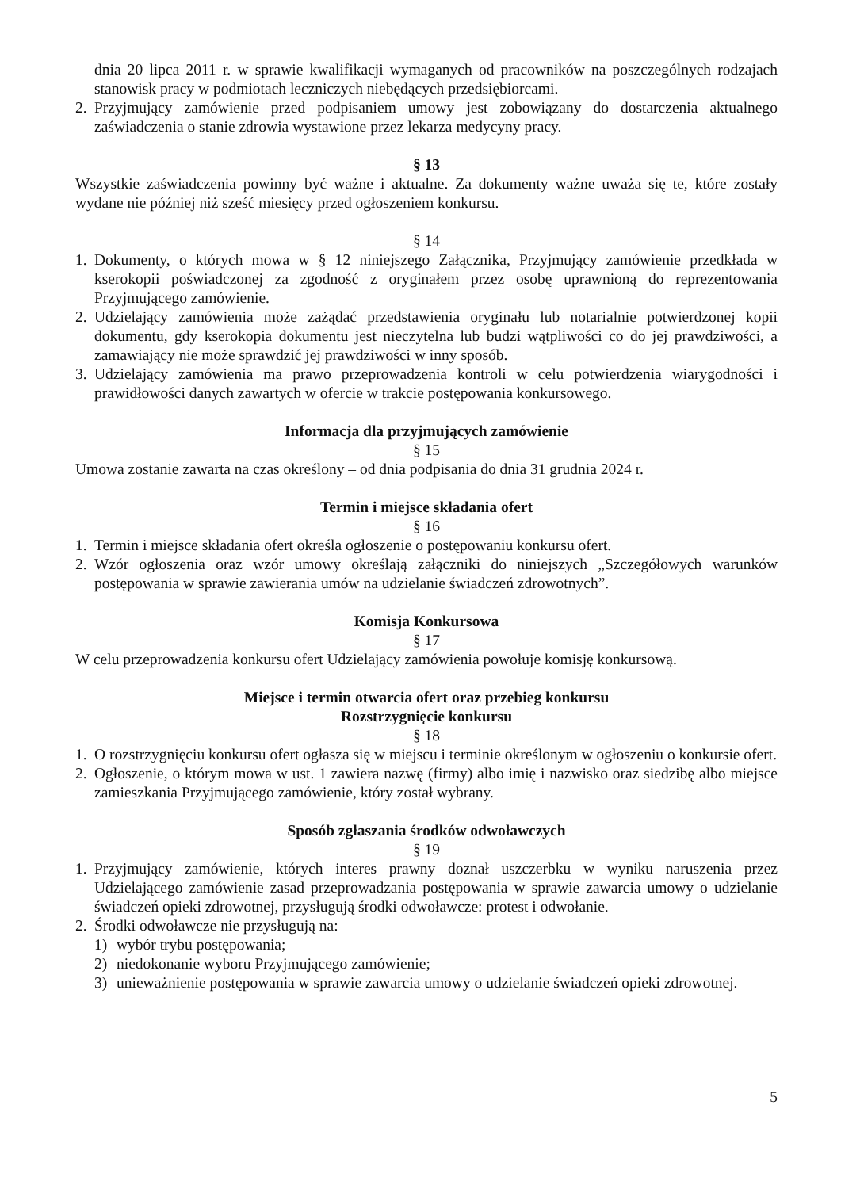dnia 20 lipca 2011 r. w sprawie kwalifikacji wymaganych od pracowników na poszczególnych rodzajach stanowisk pracy w podmiotach leczniczych niebędących przedsiębiorcami.
2. Przyjmujący zamówienie przed podpisaniem umowy jest zobowiązany do dostarczenia aktualnego zaświadczenia o stanie zdrowia wystawione przez lekarza medycyny pracy.
§ 13
Wszystkie zaświadczenia powinny być ważne i aktualne. Za dokumenty ważne uważa się te, które zostały wydane nie później niż sześć miesięcy przed ogłoszeniem konkursu.
§ 14
1. Dokumenty, o których mowa w § 12 niniejszego Załącznika, Przyjmujący zamówienie przedkłada w kserokopii poświadczonej za zgodność z oryginałem przez osobę uprawnioną do reprezentowania Przyjmującego zamówienie.
2. Udzielający zamówienia może zażądać przedstawienia oryginału lub notarialnie potwierdzonej kopii dokumentu, gdy kserokopia dokumentu jest nieczytelna lub budzi wątpliwości co do jej prawdziwości, a zamawiający nie może sprawdzić jej prawdziwości w inny sposób.
3. Udzielający zamówienia ma prawo przeprowadzenia kontroli w celu potwierdzenia wiarygodności i prawidłowości danych zawartych w ofercie w trakcie postępowania konkursowego.
Informacja dla przyjmujących zamówienie
§ 15
Umowa zostanie zawarta na czas określony – od dnia podpisania do dnia 31 grudnia 2024 r.
Termin i miejsce składania ofert
§ 16
1. Termin i miejsce składania ofert określa ogłoszenie o postępowaniu konkursu ofert.
2. Wzór ogłoszenia oraz wzór umowy określają załączniki do niniejszych „Szczegółowych warunków postępowania w sprawie zawierania umów na udzielanie świadczeń zdrowotnych”.
Komisja Konkursowa
§ 17
W celu przeprowadzenia konkursu ofert Udzielający zamówienia powołuje komisję konkursową.
Miejsce i termin otwarcia ofert oraz przebieg konkursu
Rozstrzygnięcie konkursu
§ 18
1. O rozstrzygnięciu konkursu ofert ogłasza się w miejscu i terminie określonym w ogłoszeniu o konkursie ofert.
2. Ogłoszenie, o którym mowa w ust. 1 zawiera nazwę (firmy) albo imię i nazwisko oraz siedzibę albo miejsce zamieszkania Przyjmującego zamówienie, który został wybrany.
Sposób zgłaszania środków odwoławczych
§ 19
1. Przyjmujący zamówienie, których interes prawny doznał uszczerbku w wyniku naruszenia przez Udzielającego zamówienie zasad przeprowadzania postępowania w sprawie zawarcia umowy o udzielanie świadczeń opieki zdrowotnej, przysługują środki odwoławcze: protest i odwołanie.
2. Środki odwoławcze nie przysługują na:
1) wybór trybu postępowania;
2) niedokonanie wyboru Przyjmującego zamówienie;
3) unieważnienie postępowania w sprawie zawarcia umowy o udzielanie świadczeń opieki zdrowotnej.
5